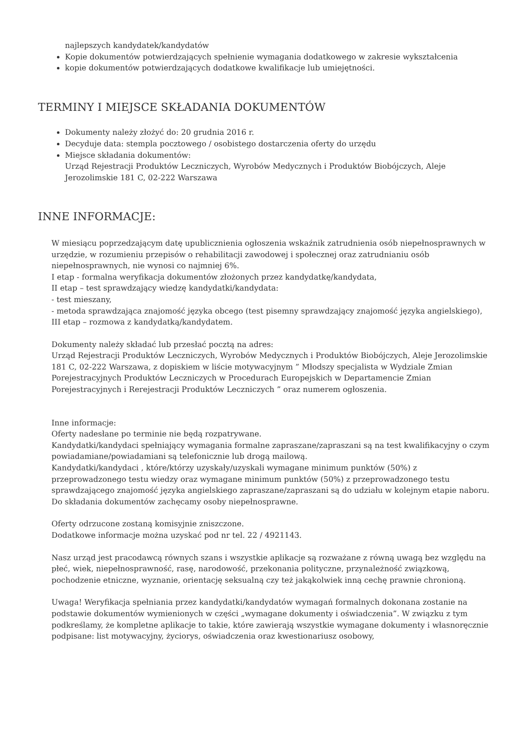najlepszych kandydatek/kandydatów
Kopie dokumentów potwierdzających spełnienie wymagania dodatkowego w zakresie wykształcenia
kopie dokumentów potwierdzających dodatkowe kwalifikacje lub umiejętności.
TERMINY I MIEJSCE SKŁADANIA DOKUMENTÓW
Dokumenty należy złożyć do: 20 grudnia 2016 r.
Decyduje data: stempla pocztowego / osobistego dostarczenia oferty do urzędu
Miejsce składania dokumentów:
Urząd Rejestracji Produktów Leczniczych, Wyrobów Medycznych i Produktów Biobójczych, Aleje Jerozolimskie 181 C, 02-222 Warszawa
INNE INFORMACJE:
W miesiącu poprzedzającym datę upublicznienia ogłoszenia wskaźnik zatrudnienia osób niepełnosprawnych w urzędzie, w rozumieniu przepisów o rehabilitacji zawodowej i społecznej oraz zatrudnianiu osób niepełnosprawnych, nie wynosi co najmniej 6%.
I etap - formalna weryfikacja dokumentów złożonych przez kandydatkę/kandydata,
II etap – test sprawdzający wiedzę kandydatki/kandydata:
- test mieszany,
- metoda sprawdzająca znajomość języka obcego (test pisemny sprawdzający znajomość języka angielskiego),
III etap – rozmowa z kandydatką/kandydatem.
Dokumenty należy składać lub przesłać pocztą na adres:
Urząd Rejestracji Produktów Leczniczych, Wyrobów Medycznych i Produktów Biobójczych, Aleje Jerozolimskie 181 C, 02-222 Warszawa, z dopiskiem w liście motywacyjnym ” Młodszy specjalista w Wydziale Zmian Porejestracyjnych Produktów Leczniczych w Procedurach Europejskich w Departamencie Zmian Porejestracyjnych i Rerejestracji Produktów Leczniczych ” oraz numerem ogłoszenia.
Inne informacje:
Oferty nadesłane po terminie nie będą rozpatrywane.
Kandydatki/kandydaci spełniający wymagania formalne zapraszane/zapraszani są na test kwalifikacyjny o czym powiadamiane/powiadamiani są telefonicznie lub drogą mailową.
Kandydatki/kandydaci , które/którzy uzyskały/uzyskali wymagane minimum punktów (50%) z przeprowadzonego testu wiedzy oraz wymagane minimum punktów (50%) z przeprowadzonego testu sprawdzającego znajomość języka angielskiego zapraszane/zapraszani są do udziału w kolejnym etapie naboru.
Do składania dokumentów zachęcamy osoby niepełnosprawne.
Oferty odrzucone zostaną komisyjnie zniszczone.
Dodatkowe informacje można uzyskać pod nr tel. 22 / 4921143.
Nasz urząd jest pracodawcą równych szans i wszystkie aplikacje są rozważane z równą uwagą bez względu na płeć, wiek, niepełnosprawność, rasę, narodowość, przekonania polityczne, przynależność związkową, pochodzenie etniczne, wyznanie, orientację seksualną czy też jakąkolwiek inną cechę prawnie chronioną.
Uwaga! Weryfikacja spełniania przez kandydatki/kandydatów wymagań formalnych dokonana zostanie na podstawie dokumentów wymienionych w części „wymagane dokumenty i oświadczenia”. W związku z tym podkreślamy, że kompletne aplikacje to takie, które zawierają wszystkie wymagane dokumenty i własnoręcznie podpisane: list motywacyjny, życiorys, oświadczenia oraz kwestionariusz osobowy,